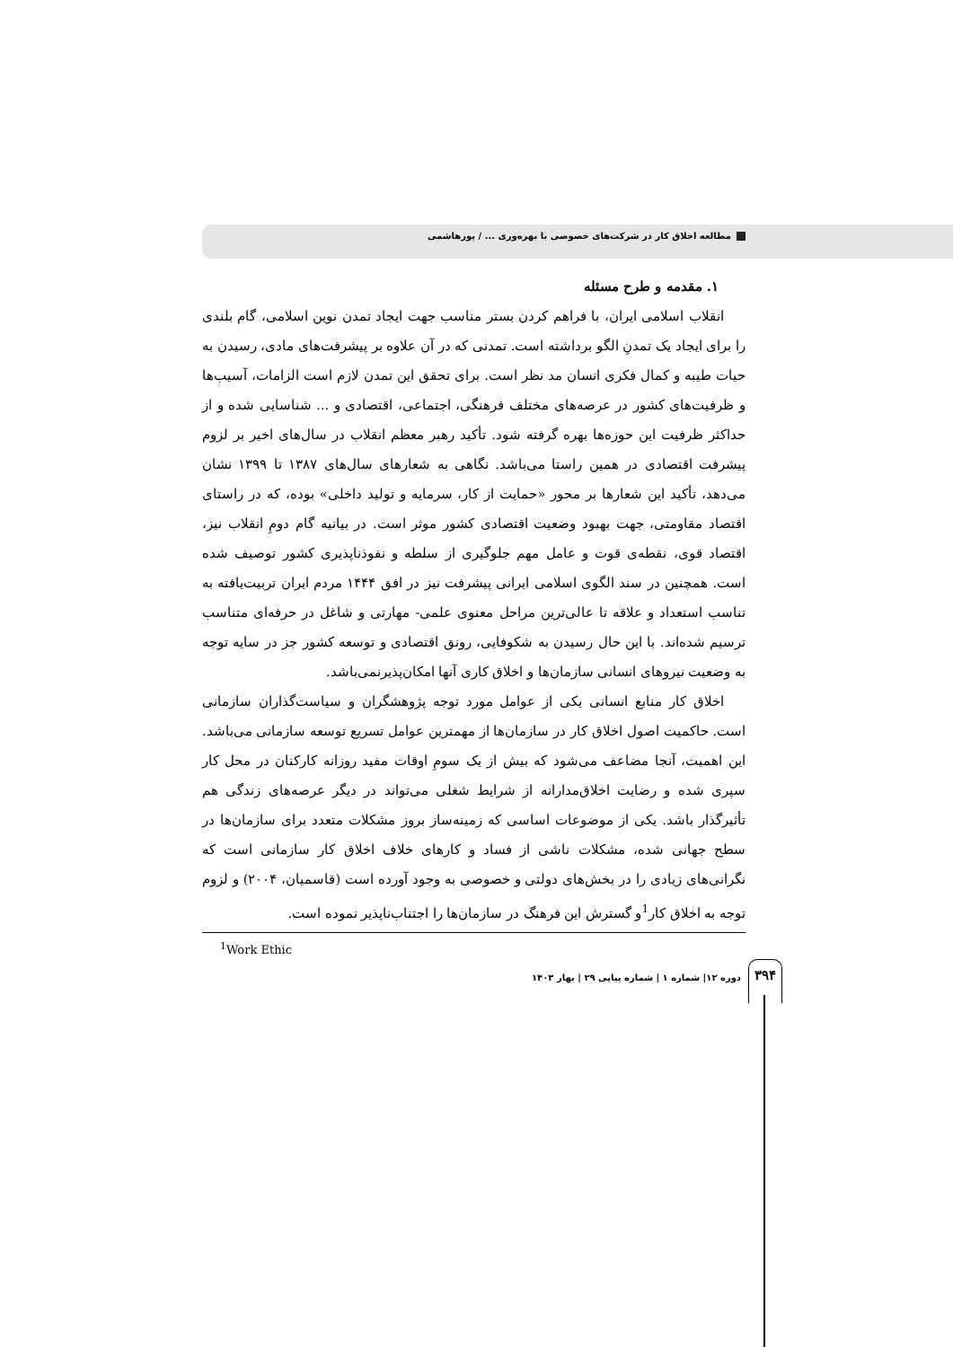مطالعه اخلاق کار در شرکت‌های خصوصی با بهره‌وری ... / پورهاشمی
۱. مقدمه و طرح مسئله
انقلاب اسلامی ایران، با فراهم کردن بستر مناسب جهت ایجاد تمدن نوین اسلامی، گام بلندی را برای ایجاد یک تمدنِ الگو برداشته است. تمدنی که در آن علاوه بر پیشرفت‌های مادی، رسیدن به حیات طیبه و کمال فکری انسان مد نظر است. برای تحقق این تمدن لازم است الزامات، آسیب‌ها و ظرفیت‌های کشور در عرصه‌های مختلف فرهنگی، اجتماعی، اقتصادی و ... شناسایی شده و از حداکثر ظرفیت این حوزه‌ها بهره گرفته شود. تأکید رهبر معظم انقلاب در سال‌های اخیر بر لزوم پیشرفت اقتصادی در همین راستا می‌باشد. نگاهی به شعارهای سال‌های ۱۳۸۷ تا ۱۳۹۹ نشان می‌دهد، تأکید این شعارها بر محور «حمایت از کار، سرمایه و تولید داخلی» بوده، که در راستای اقتصاد مقاومتی، جهت بهبود وضعیت اقتصادی کشور موثر است. در بیانیه گام دومِ انقلاب نیز، اقتصاد قوی، نقطه‌ی قوت و عامل مهم جلوگیری از سلطه و نفوذناپذیری کشور توصیف شده است. همچنین در سند الگوی اسلامی ایرانی پیشرفت نیز در افق ۱۴۴۴ مردم ایران تربیت‌یافته به تناسب استعداد و علاقه تا عالی‌ترین مراحل معنوی علمی- مهارتی و شاغل در حرفه‌ای متناسب ترسیم شده‌اند. با این حال رسیدن به شکوفایی، رونق اقتصادی و توسعه کشور جز در سایه توجه به وضعیت نیروهای انسانی سازمان‌ها و اخلاق کاری آنها امکان‌پذیرنمی‌باشد.
اخلاق کار منابع انسانی یکی از عوامل مورد توجه پژوهشگران و سیاست‌گذاران سازمانی است. حاکمیت اصول اخلاق کار در سازمان‌ها از مهمترین عوامل تسریع توسعه سازمانی می‌باشد. این اهمیت، آنجا مضاعف می‌شود که بیش از یک سومِ اوقات مفید روزانه کارکنان در محل کار سپری شده و رضایت اخلاق‌مدارانه از شرایط شغلی می‌تواند در دیگر عرصه‌های زندگی هم تأثیرگذار باشد. یکی از موضوعات اساسی که زمینه‌ساز بروز مشکلات متعدد برای سازمان‌ها در سطح جهانی شده، مشکلات ناشی از فساد و کارهای خلاف اخلاق کار سازمانی است که نگرانی‌های زیادی را در بخش‌های دولتی و خصوصی به وجود آورده است (قاسمیان، ۲۰۰۴) و لزوم توجه به اخلاق کار<sup>1</sup>و گسترش این فرهنگ در سازمان‌ها را اجتناب‌ناپذیر نموده است.
<sup>1</sup> Work Ethic
۳۹۴
دوره ۱۲| شماره ۱ | شماره پیاپی ۲۹ | بهار ۱۴۰۳